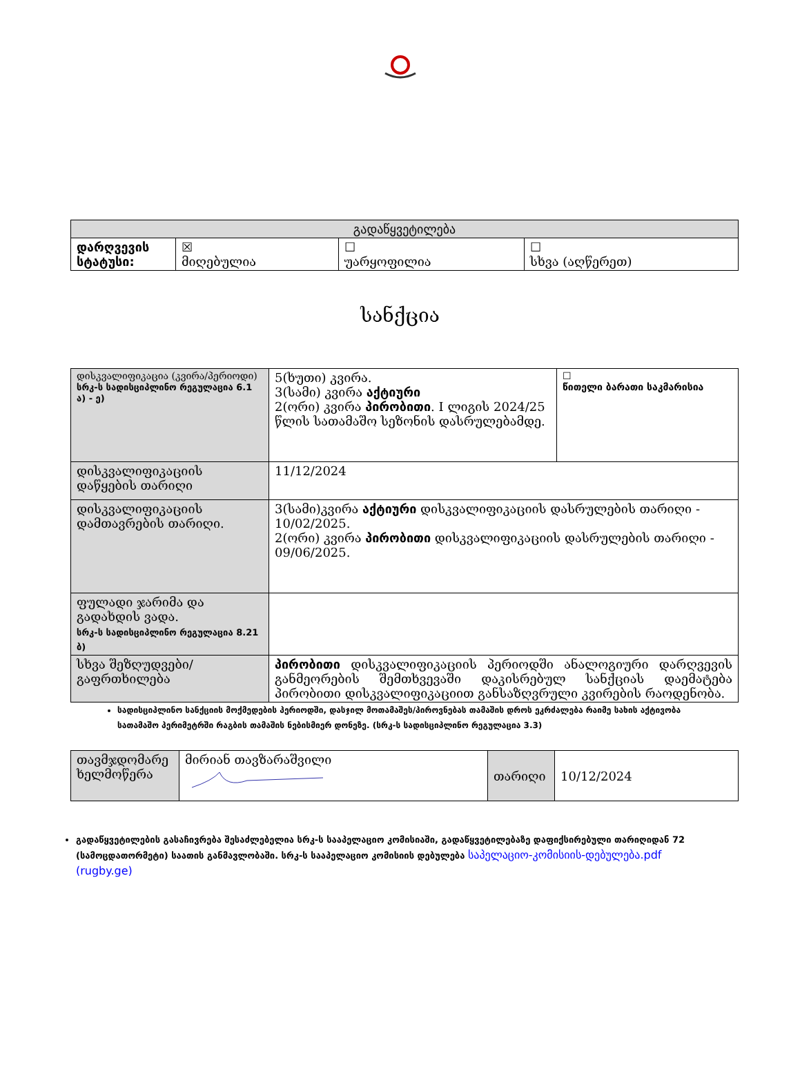| გადაწყვეტილება | | | |
| --- | --- | --- | --- |
| დარღვევის სტატუსი: | ☒ მიღებულია | ☐ უარყოფილია | ☐ სხვა (აღწერეთ) |
სანქცია
| დისკვალიფიკაცია (კვირა/პერიოდი) სრკ-ს სადისციპლინო რეგულაცია 6.1 ა) - ე) | 5(ხუთი) კვირა. 3(სამი) კვირა აქტიური 2(ორი) კვირა პირობითი . I ლიგის 2024/25 წლის სათამაშო სეზონის დასრულებამდე. | ☐ წითელი ბარათი საკმარისია |
| დისკვალიფიკაციის დაწყების თარიღი | 11/12/2024 | |
| დისკვალიფიკაციის დამთავრების თარიღი. | 3(სამი)კვირა აქტიური დისკვალიფიკაციის დასრულების თარიღი - 10/02/2025. 2(ორი) კვირა პირობითი დისკვალიფიკაციის დასრულების თარიღი - 09/06/2025. | |
| ფულადი ჯარიმა და გადახდის ვადა. სრკ-ს სადისციპლინო რეგულაცია 8.21 ბ) | | |
| სხვა შეზღუდვები/გაფრთხილება | პირობითი დისკვალიფიკაციის პერიოდში ანალოგიური დარღვევის განმეორების შემთხვევაში დაკისრებულ სანქციას დაემატება პირობითი დისკვალიფიკაციით განსაზღვრული კვირების რაოდენობა. | |
სადისციპლინო სანქციის მოქმედების პერიოდში, დასჯილ მოთამაშეს/პიროვნებას თამაშის დროს ეკრძალება რაიმე სახის აქტივობა სათამაშო პერიმეტრში რაგბის თამაშის ნებისმიერ დონეზე. (სრკ-ს სადისციპლინო რეგულაცია 3.3)
| თავმჯდომარე ხელმოწერა | მირიან თავზარაშვილი | თარიღი | 10/12/2024 |
გადაწყვეტილების გასაჩივრება შესაძლებელია სრკ-ს სააპელაციო კომისიაში, გადაწყვეტილებაზე დაფიქსირებული თარიღიდან 72 (სამოცდათორმეტი) საათის განმავლობაში. სრკ-ს სააპელაციო კომისიის დებულება საპელაციო-კომისიის-დებულება.pdf (rugby.ge)